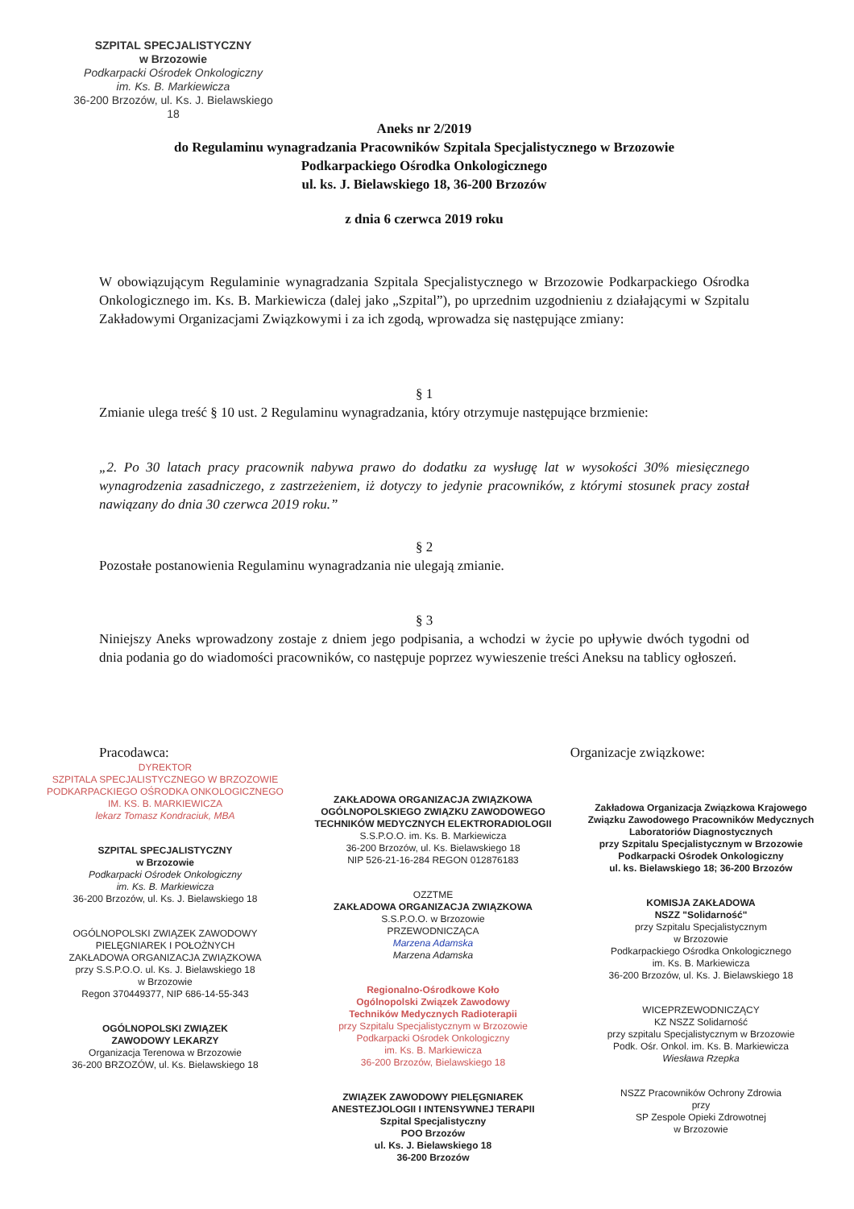SZPITAL SPECJALISTYCZNY
w Brzozowie
Podkarpacki Ośrodek Onkologiczny
im. Ks. B. Markiewicza
36-200 Brzozów, ul. Ks. J. Bielawskiego 18
Aneks nr 2/2019
do Regulaminu wynagradzania Pracowników Szpitala Specjalistycznego w Brzozowie
Podkarpackiego Ośrodka Onkologicznego
ul. ks. J. Bielawskiego 18, 36-200 Brzozów
z dnia 6 czerwca 2019 roku
W obowiązującym Regulaminie wynagradzania Szpitala Specjalistycznego w Brzozowie Podkarpackiego Ośrodka Onkologicznego im. Ks. B. Markiewicza (dalej jako „Szpital”), po uprzednim uzgodnieniu z działającymi w Szpitalu Zakładowymi Organizacjami Związkowymi i za ich zgodą, wprowadza się następujące zmiany:
§ 1
Zmianie ulega treść § 10 ust. 2 Regulaminu wynagradzania, który otrzymuje następujące brzmienie:
„2. Po 30 latach pracy pracownik nabywa prawo do dodatku za wysługę lat w wysokości 30% miesięcznego wynagrodzenia zasadniczego, z zastrzeżeniem, iż dotyczy to jedynie pracowników, z którymi stosunek pracy został nawiązany do dnia 30 czerwca 2019 roku.”
§ 2
Pozostałe postanowienia Regulaminu wynagradzania nie ulegają zmianie.
§ 3
Niniejszy Aneks wprowadzony zostaje z dniem jego podpisania, a wchodzi w życie po upływie dwóch tygodni od dnia podania go do wiadomości pracowników, co następuje poprzez wywieszenie treści Aneksu na tablicy ogłoszeń.
Pracodawca: Organizacje związkowe:
DYREKTOR
SZPITALA SPECJALISTYCZNEGO W BRZOZOWIE
PODKARPACKIEGO OŚRODKA ONKOLOGICZNEGO
IM. KS. B. MARKIEWICZA
lekarz Tomasz Kondraciuk, MBA
SZPITAL SPECJALISTYCZNY
w Brzozowie
Podkarpacki Ośrodek Onkologiczny
im. Ks. B. Markiewicza
36-200 Brzozów, ul. Ks. J. Bielawskiego 18
OGÓLNOPOLSKI ZWIĄZEK ZAWODOWY
PIELĘGNIAREK I POŁOŻNYCH
ZAKŁADOWA ORGANIZACJA ZWIĄZKOWA
przy S.S.P.O.O. ul. Ks. J. Bielawskiego 18
w Brzozowie
Regon 370449377, NIP 686-14-55-343
OGÓLNOPOLSKI ZWIĄZEK
ZAWODOWY LEKARZY
Organizacja Terenowa w Brzozowie
36-200 BRZOZÓW, ul. Ks. Bielawskiego 18
ZAKŁADOWA ORGANIZACJA ZWIĄZKOWA
OGÓLNOPOLSKIEGO ZWIĄZKU ZAWODOWEGO
TECHNIKÓW MEDYCZNYCH ELEKTRORADIOLOGII
S.S.P.O.O. im. Ks. B. Markiewicza
36-200 Brzozów, ul. Ks. Bielawskiego 18
NIP 526-21-16-284 REGON 012876183
OZZTME
ZAKŁADOWA ORGANIZACJA ZWIĄZKOWA
S.S.P.O.O. w Brzozowie
PRZEWODNICZĄCA
Marzena Adamska
Marzena Adamska
Regionalno-Ośrodkowe Koło
Ogólnopolski Związek Zawodowy
Techników Medycznych Radioterapii
przy Szpitalu Specjalistycznym w Brzozowie
Podkarpacki Ośrodek Onkologiczny
im. Ks. B. Markiewicza
36-200 Brzozów, Bielawskiego 18
ZWIĄZEK ZAWODOWY PIELĘGNIAREK
ANESTEZJOLOGII I INTENSYWNEJ TERAPII
Szpital Specjalistyczny
POO Brzozów
ul. Ks. J. Bielawskiego 18
36-200 Brzozów
Zakładowa Organizacja Związkowa Krajowego
Związku Zawodowego Pracowników Medycznych
Laboratoriów Diagnostycznych
przy Szpitalu Specjalistycznym w Brzozowie
Podkarpacki Ośrodek Onkologiczny
ul. ks. Bielawskiego 18; 36-200 Brzozów
KOMISJA ZAKŁADOWA
NSZZ "Solidarność"
przy Szpitalu Specjalistycznym
w Brzozowie
Podkarpackiego Ośrodka Onkologicznego
im. Ks. B. Markiewicza
36-200 Brzozów, ul. Ks. J. Bielawskiego 18
WICEPRZEWODNICZĄCY
KZ NSZZ Solidarność
przy szpitalu Specjalistycznym w Brzozowie
Podk. Ośr. Onkol. im. Ks. B. Markiewicza
Wiesława Rzepka
NSZZ Pracowników Ochrony Zdrowia
przy
SP Zespole Opieki Zdrowotnej
w Brzozowie